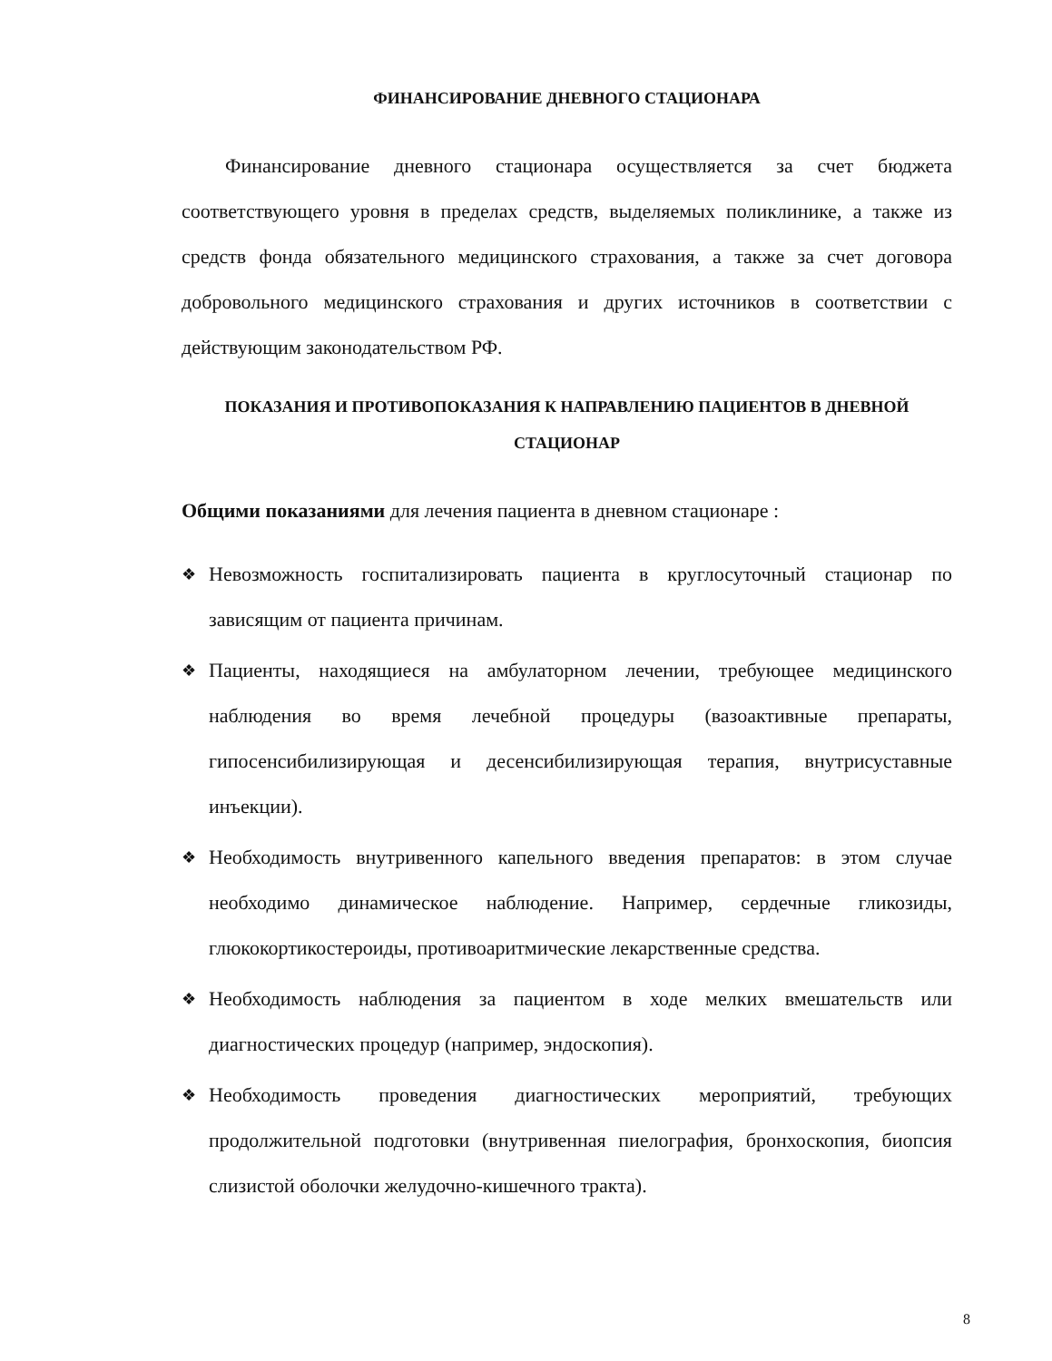ФИНАНСИРОВАНИЕ ДНЕВНОГО СТАЦИОНАРА
Финансирование дневного стационара осуществляется за счет бюджета соответствующего уровня в пределах средств, выделяемых поликлинике, а также из средств фонда обязательного медицинского страхования, а также за счет договора добровольного медицинского страхования и других источников в соответствии с действующим законодательством РФ.
ПОКАЗАНИЯ И ПРОТИВОПОКАЗАНИЯ К НАПРАВЛЕНИЮ ПАЦИЕНТОВ В ДНЕВНОЙ СТАЦИОНАР
Общими показаниями для лечения пациента в дневном стационаре :
❖ Невозможность госпитализировать пациента в круглосуточный стационар по зависящим от пациента причинам.
❖ Пациенты, находящиеся на амбулаторном лечении, требующее медицинского наблюдения во время лечебной процедуры (вазоактивные препараты, гипосенсибилизирующая и десенсибилизирующая терапия, внутрисуставные инъекции).
❖ Необходимость внутривенного капельного введения препаратов: в этом случае необходимо динамическое наблюдение. Например, сердечные гликозиды, глюкокортикостероиды, противоаритмические лекарственные средства.
❖ Необходимость наблюдения за пациентом в ходе мелких вмешательств или диагностических процедур (например, эндоскопия).
❖ Необходимость проведения диагностических мероприятий, требующих продолжительной подготовки (внутривенная пиелография, бронхоскопия, биопсия слизистой оболочки желудочно-кишечного тракта).
8